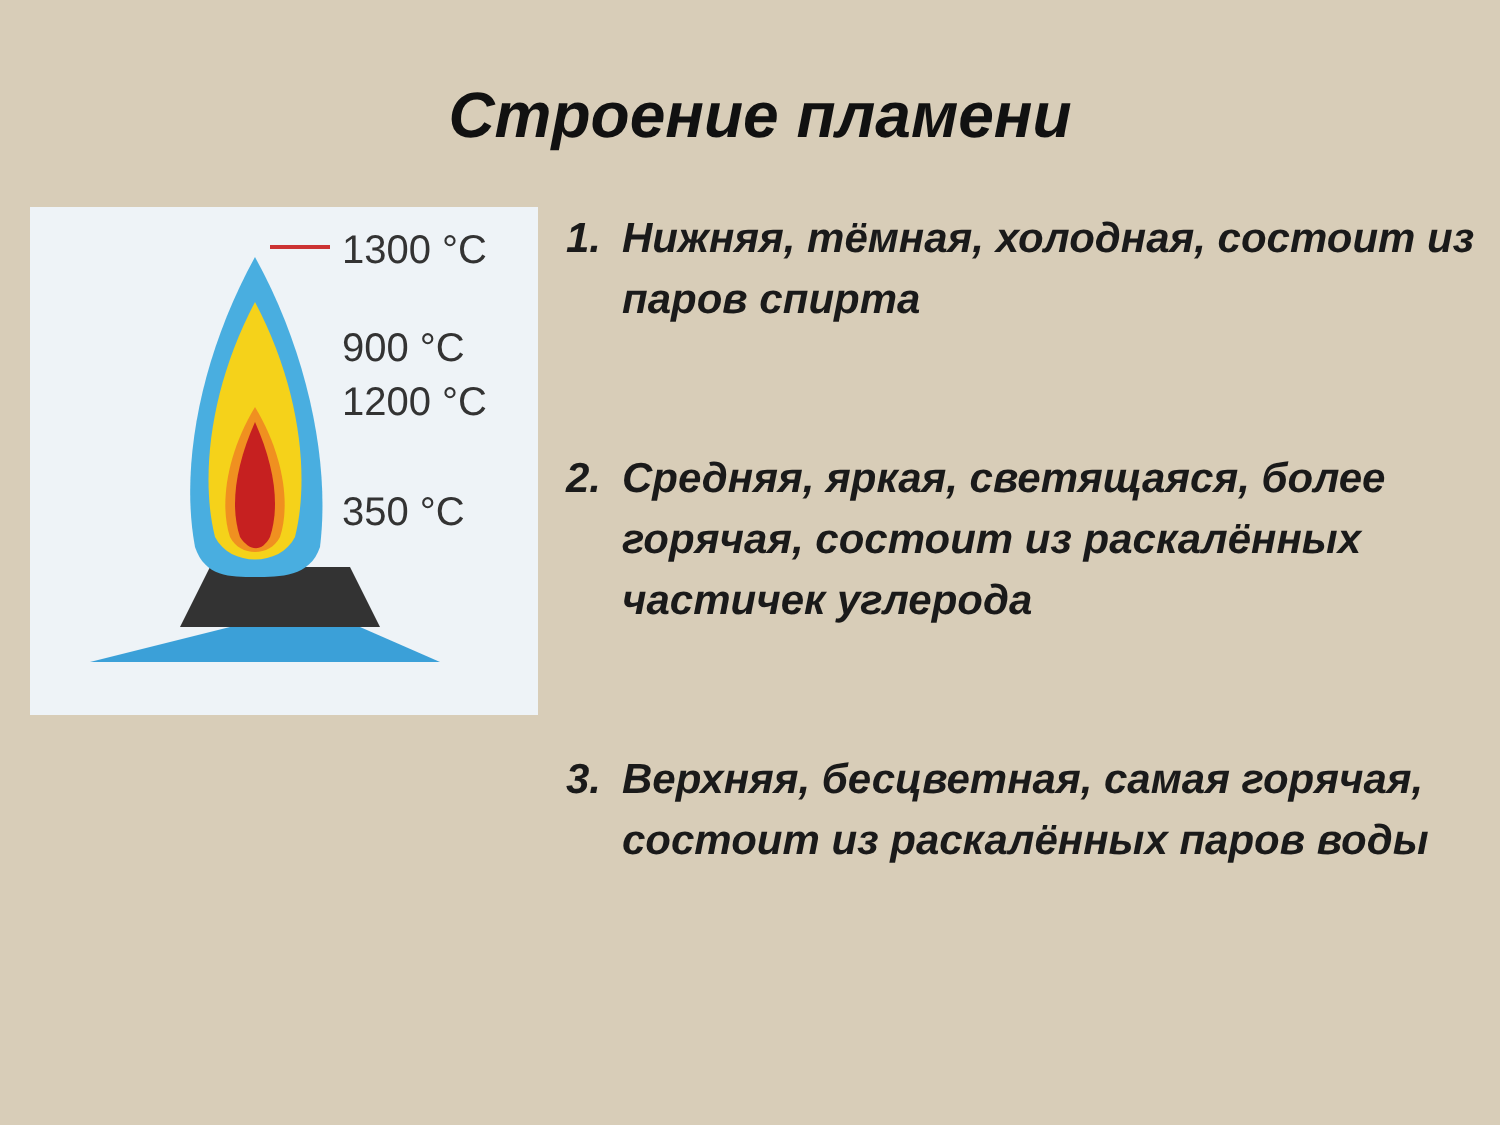Строение пламени
1300 °C
900 °C
1200 °C
350 °C
1. Нижняя, тёмная, холодная, состоит из паров спирта
2. Средняя, яркая, светящаяся, более горячая, состоит из раскалённых частичек углерода
3. Верхняя, бесцветная, самая горячая, состоит из раскалённых паров воды